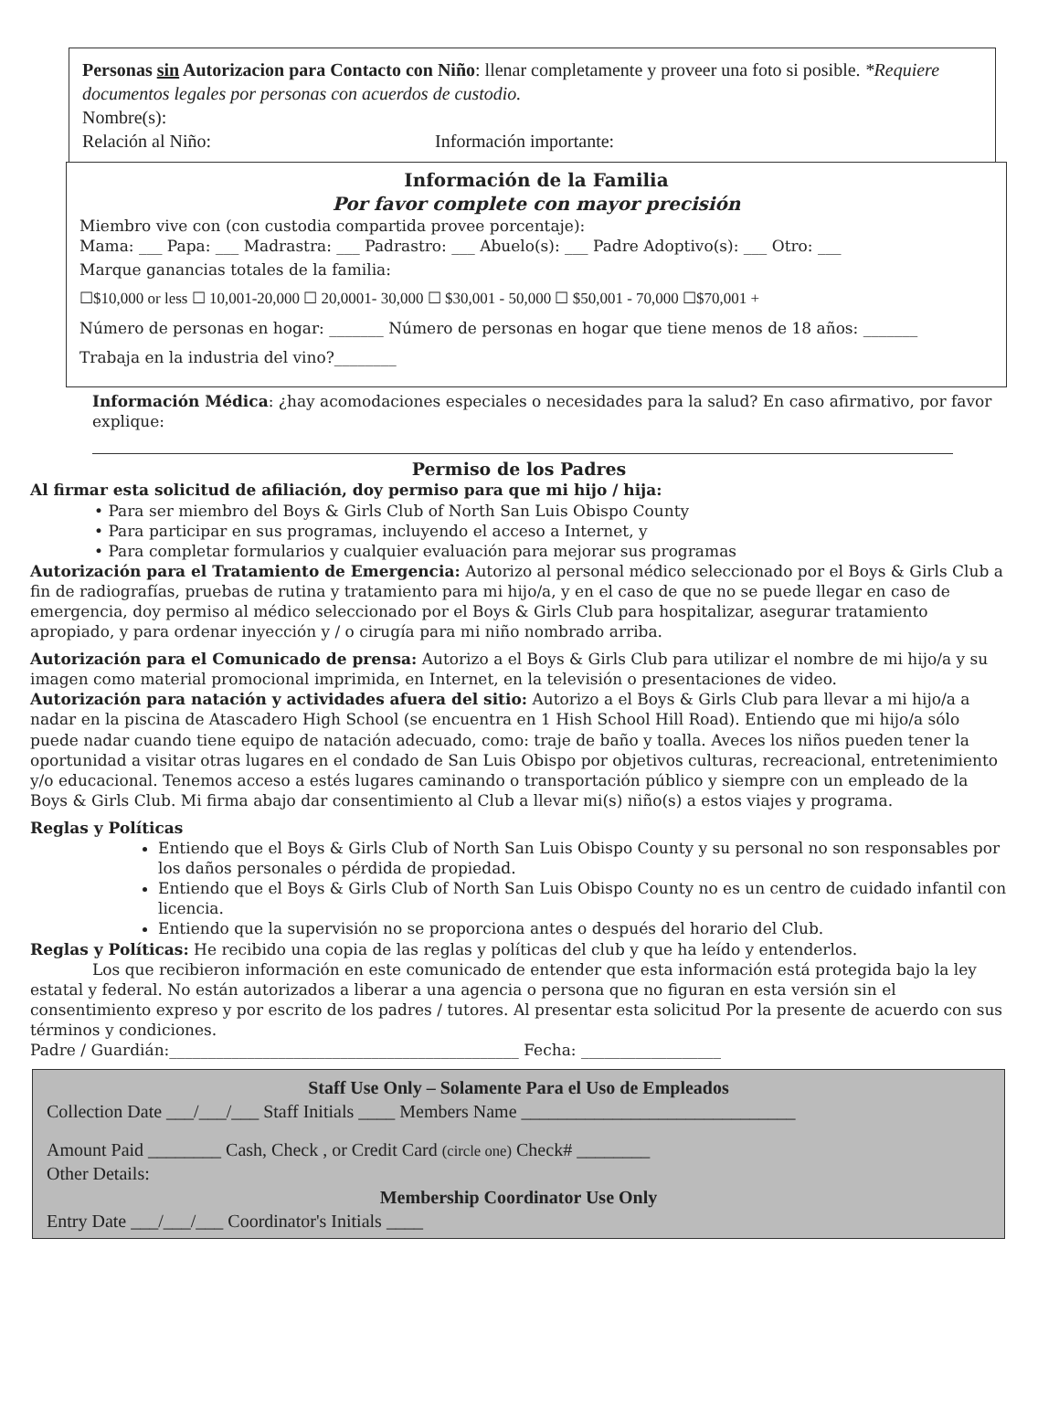Personas sin Autorizacion para Contacto con Niño: llenar completamente y proveer una foto si posible. *Requiere documentos legales por personas con acuerdos de custodio.
Nombre(s):
Relación al Niño: Información importante:
Información de la Familia
Por favor complete con mayor precisión
Miembro vive con (con custodia compartida provee porcentaje):
Mama: ___ Papa: ___ Madrastra: ___ Padrastro: ___ Abuelo(s): ___ Padre Adoptivo(s): ___ Otro: ___
Marque ganancias totales de la familia:
☐$10,000 or less ☐ 10,001-20,000 ☐ 20,0001- 30,000 ☐ $30,001 - 50,000 ☐ $50,001 - 70,000 ☐$70,001 +
Número de personas en hogar: _______ Número de personas en hogar que tiene menos de 18 años: _______
Trabaja en la industria del vino?________
Información Médica: ¿hay acomodaciones especiales o necesidades para la salud? En caso afirmativo, por favor explique:
Permiso de los Padres
Al firmar esta solicitud de afiliación, doy permiso para que mi hijo / hija:
• Para ser miembro del Boys & Girls Club of North San Luis Obispo County
• Para participar en sus programas, incluyendo el acceso a Internet, y
• Para completar formularios y cualquier evaluación para mejorar sus programas
Autorización para el Tratamiento de Emergencia: Autorizo al personal médico seleccionado por el Boys & Girls Club a fin de radiografías, pruebas de rutina y tratamiento para mi hijo/a, y en el caso de que no se puede llegar en caso de emergencia, doy permiso al médico seleccionado por el Boys & Girls Club para hospitalizar, asegurar tratamiento apropiado, y para ordenar inyección y / o cirugía para mi niño nombrado arriba.
Autorización para el Comunicado de prensa: Autorizo a el Boys & Girls Club para utilizar el nombre de mi hijo/a y su imagen como material promocional imprimida, en Internet, en la televisión o presentaciones de video.
Autorización para natación y actividades afuera del sitio: Autorizo a el Boys & Girls Club para llevar a mi hijo/a a nadar en la piscina de Atascadero High School (se encuentra en 1 Hish School Hill Road). Entiendo que mi hijo/a sólo puede nadar cuando tiene equipo de natación adecuado, como: traje de baño y toalla. Aveces los niños pueden tener la oportunidad a visitar otras lugares en el condado de San Luis Obispo por objetivos culturas, recreacional, entretenimiento y/o educacional. Tenemos acceso a estés lugares caminando o transportación público y siempre con un empleado de la Boys & Girls Club. Mi firma abajo dar consentimiento al Club a llevar mi(s) niño(s) a estos viajes y programa.
Reglas y Políticas
Entiendo que el Boys & Girls Club of North San Luis Obispo County y su personal no son responsables por los daños personales o pérdida de propiedad.
Entiendo que el Boys & Girls Club of North San Luis Obispo County no es un centro de cuidado infantil con licencia.
Entiendo que la supervisión no se proporciona antes o después del horario del Club.
Reglas y Políticas: He recibido una copia de las reglas y políticas del club y que ha leído y entenderlos.
Los que recibieron información en este comunicado de entender que esta información está protegida bajo la ley estatal y federal. No están autorizados a liberar a una agencia o persona que no figuran en esta versión sin el consentimiento expreso y por escrito de los padres / tutores. Al presentar esta solicitud Por la presente de acuerdo con sus términos y condiciones.
Padre / Guardián:_____________________________________________ Fecha: __________________
Staff Use Only – Solamente Para el Uso de Empleados
Collection Date ___/___/___ Staff Initials ____ Members Name ______________________________
Amount Paid ________ Cash, Check , or Credit Card (circle one) Check# ________
Other Details:
Membership Coordinator Use Only
Entry Date ___/___/___ Coordinator's Initials ____